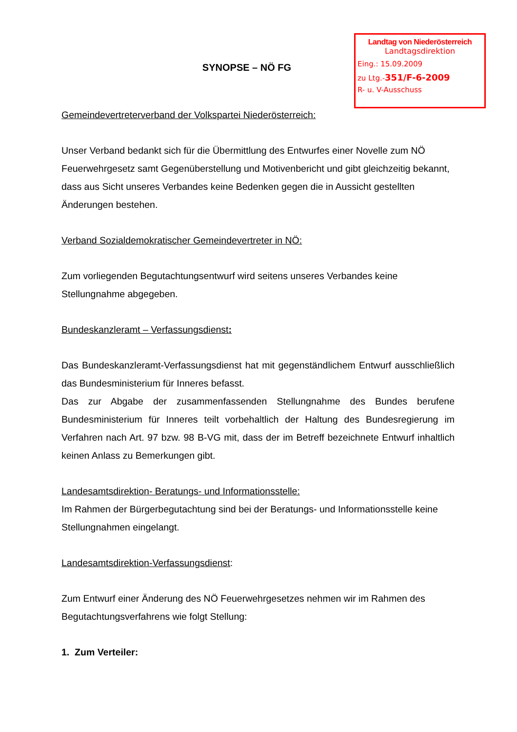Landtag von Niederösterreich
Landtagsdirektion
Eing.: 15.09.2009
zu Ltg.-351/F-6-2009
R- u. V-Ausschuss
SYNOPSE – NÖ FG
Gemeindevertreterverband der Volkspartei Niederösterreich:
Unser Verband bedankt sich für die Übermittlung des Entwurfes einer Novelle zum NÖ Feuerwehrgesetz samt Gegenüberstellung und Motivenbericht und gibt gleichzeitig bekannt, dass aus Sicht unseres Verbandes keine Bedenken gegen die in Aussicht gestellten Änderungen bestehen.
Verband Sozialdemokratischer Gemeindevertreter in NÖ:
Zum vorliegenden Begutachtungsentwurf wird seitens unseres Verbandes keine Stellungnahme abgegeben.
Bundeskanzleramt – Verfassungsdienst:
Das Bundeskanzleramt-Verfassungsdienst hat mit gegenständlichem Entwurf ausschließlich das Bundesministerium für Inneres befasst.
Das zur Abgabe der zusammenfassenden Stellungnahme des Bundes berufene Bundesministerium für Inneres teilt vorbehaltlich der Haltung des Bundesregierung im Verfahren nach Art. 97 bzw. 98 B-VG mit, dass der im Betreff bezeichnete Entwurf inhaltlich keinen Anlass zu Bemerkungen gibt.
Landesamtsdirektion- Beratungs- und Informationsstelle:
Im Rahmen der Bürgerbegutachtung sind bei der Beratungs- und Informationsstelle keine Stellungnahmen eingelangt.
Landesamtsdirektion-Verfassungsdienst:
Zum Entwurf einer Änderung des NÖ Feuerwehrgesetzes nehmen wir im Rahmen des Begutachtungsverfahrens wie folgt Stellung:
1. Zum Verteiler: